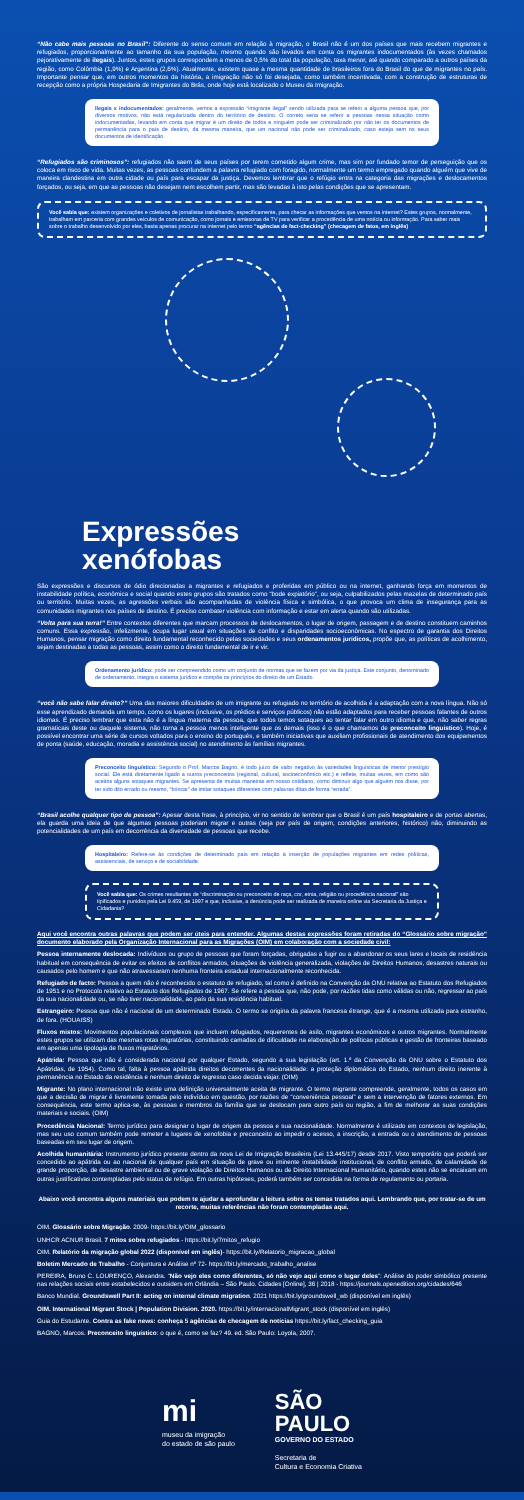“Não cabe mais pessoas no Brasil”: Diferente do senso comum em relação à migração, o Brasil não é um dos países que mais recebem migrantes e refugiados, proporcionalmente ao tamanho da sua população, mesmo quando são levados em conta os migrantes indocumentados (às vezes chamados pejorativamente de ilegais). Juntos, estes grupos correspondem a menos de 0,5% do total da população, taxa menor, até quando comparado a outros países da região, como Colômbia (1,9%) e Argentina (2,6%). Atualmente, existem quase a mesma quantidade de brasileiros fora do Brasil do que de migrantes no país. Importante pensar que, em outros momentos da história, a imigração não só foi desejada, como também incentivada, com a construção de estruturas de recepção como a própria Hospedaria de Imigrantes do Brás, onde hoje está localizado o Museu da Imigração.
Ilegais x indocumentados: geralmente, vemos a expressão “imigrante ilegal” sendo utilizada para se referir a alguma pessoa que, por diversos motivos, não está regularizada dentro do território de destino. O correto seria se referir a pessoas nessa situação como indocumentadas, levando em conta que migrar é um direito de todos e ninguém pode ser criminalizado por não ter os documentos de permanência para o país de destino, da mesma maneira, que um nacional não pode ser criminalizado, caso esteja sem os seus documentos de identificação.
“Refugiados são criminosos”: refugiados não saem de seus países por terem cometido algum crime, mas sim por fundado temor de perseguição que os coloca em risco de vida. Muitas vezes, as pessoas confundem a palavra refugiado com foragido, normalmente um termo empregado quando alguém que vive de maneira clandestina em outra cidade ou país para escapar da justiça. Devemos lembrar que o refúgio entra na categoria das migrações e deslocamentos forçados, ou seja, em que as pessoas não desejam nem escolhem partir, mas são levadas à isto pelas condições que se apresentam.
Você sabia que: existem organizações e coletivos de jornalistas trabalhando, especificamente, para checar as informações que vemos na internet? Estes grupos, normalmente, trabalham em parceria com grandes veículos de comunicação, como jornais e emissoras de TV para verificar a procedência de uma notícia ou informação. Para saber mais sobre o trabalho desenvolvido por eles, basta apenas procurar na internet pelo termo “agências de fact-checking” (checagem de fatos, em inglês)
Expressões
xenófobas
São expressões e discursos de ódio direcionadas a migrantes e refugiados e proferidas em público ou na internet, ganhando força em momentos de instabilidade política, econômica e social quando estes grupos são tratados como “bode expiatório”, ou seja, culpabilizados pelas mazelas de determinado país ou território. Muitas vezes, as agressões verbais são acompanhadas de violência física e simbólica, o que provoca um clima de insegurança para as comunidades migrantes nos países de destino. É preciso combater violência com informação e estar em alerta quando são utilizadas.
“Volta para sua terra!” Entre contextos diferentes que marcam processos de deslocamentos, o lugar de origem, passagem e de destino constituem caminhos comuns. Essa expressão, infelizmente, ocupa lugar usual em situações de conflito e disparidades socioeconômicas. No espectro de garantia dos Direitos Humanos, pensar migração como direito fundamental reconhecido pelas sociedades e seus ordenamentos jurídicos, propõe que, as políticas de acolhimento, sejam destinadas a todas as pessoas, assim como o direito fundamental de ir e vir.
Ordenamento jurídico: pode ser compreendido como um conjunto de normas que se fazem por via da justiça. Este conjunto, denominado de ordenamento, integra o sistema jurídico e compõe os princípios do direito de um Estado.
“você não sabe falar direito?” Uma das maiores dificuldades de um imigrante ou refugiado no território de acolhida é a adaptação com a nova língua. Não só esse aprendizado demanda um tempo, como os lugares (inclusive, os prédios e serviços públicos) não estão adaptados para receber pessoas falantes de outros idiomas. É preciso lembrar que esta não é a língua materna da pessoa, que todos temos sotaques ao tentar falar em outro idioma e que, não saber regras gramaticais deste ou daquele sistema, não torna a pessoa menos inteligente que os demais (isso é o que chamamos de preconceito linguístico). Hoje, é possível encontrar uma série de cursos voltados para o ensino do português, e também iniciativas que auxiliam profissionais de atendimento dos equipamentos de ponta (saúde, educação, moradia e assistência social) no atendimento às famílias migrantes.
Preconceito linguístico: Segundo o Prof. Marcos Bagno, é todo juízo de valor negativo às variedades linguísticas de menor prestígio social. Ele está diretamente ligado a outros preconceitos (regional, cultural, socioeconômico etc.) e reflete, muitas vezes, em como são aceitos alguns sotaques migrantes. Se apresenta de muitas maneiras em nosso cotidiano, como diminuir algo que alguém nos disse, por ter sido dito errado ou mesmo, “brincar” de imitar sotaques diferentes com palavras ditas de forma “errada”.
“Brasil acolhe qualquer tipo de pessoa”: Apesar desta frase, à princípio, vir no sentido de lembrar que o Brasil é um país hospitaleiro e de portas abertas, ela guarda uma ideia de que algumas pessoas poderiam migrar e outras (seja por país de origem, condições anteriores, histórico) não, diminuindo as potencialidades de um país em decorrência da diversidade de pessoas que recebe.
Hospitaleiro: Refere-se às condições de determinado país em relação à inserção de populações migrantes em redes políticas, assistenciais, de serviço e de sociabilidade.
Você sabia que: Os crimes resultantes de “discriminação ou preconceito de raça, cor, etnia, religião ou procedência nacional” são tipificados e punidos pela Lei 9.459, de 1997 e que, inclusive, a denúncia pode ser realizada de maneira online via Secretaria da Justiça e Cidadania?
Aqui você encontra outras palavras que podem ser úteis para entender. Algumas destas expressões foram retiradas do “Glossário sobre migração” documento elaborado pela Organização Internacional para as Migrações (OIM) em colaboração com a sociedade civil:
Pessoa internamente deslocada: Indivíduos ou grupo de pessoas que foram forçadas, obrigadas a fugir ou a abandonar os seus lares e locais de residência habitual em consequência de evitar os efeitos de conflitos armados, situações de violência generalizada, violações de Direitos Humanos, desastres naturais ou causados pelo homem e que não atravessaram nenhuma fronteira estadual internacionalmente reconhecida.
Refugiado de facto: Pessoa a quem não é reconhecido o estatuto de refugiado, tal como é definido na Convenção da ONU relativa ao Estatuto dos Refugiados de 1951 e no Protocolo relativo ao Estatuto dos Refugiados de 1967. Se refere a pessoa que, não pode, por razões tidas como válidas ou não, regressar ao país da sua nacionalidade ou, se não tiver nacionalidade, ao país da sua residência habitual.
Estrangeiro: Pessoa que não é nacional de um determinado Estado. O termo se origina da palavra francesa étrange, que é a mesma utilizada para estranho, de fora. (HOUAISS)
Fluxos mistos: Movimentos populacionais complexos que incluem refugiados, requerentes de asilo, migrantes económicos e outros migrantes. Normalmente estes grupos se utilizam das mesmas rotas migratórias, constituindo camadas de dificuldade na elaboração de políticas públicas e gestão de fronteiras baseado em apenas uma tipologia de fluxos migratórios.
Apátrida: Pessoa que não é considerada nacional por qualquer Estado, segundo a sua legislação (art. 1.º da Convenção da ONU sobre o Estatuto dos Apátridas, de 1954). Como tal, falta à pessoa apátrida direitos decorrentes da nacionalidade: a proteção diplomática do Estado, nenhum direito inerente à permanência no Estado da residência e nenhum direito de regresso caso decida viajar. (OIM)
Migrante: No plano internacional não existe uma definição universalmente aceita de migrante. O termo migrante compreende, geralmente, todos os casos em que a decisão de migrar é livremente tomada pelo indivíduo em questão, por razões de “conveniência pessoal” e sem a intervenção de fatores externos. Em consequência, este termo aplica-se, às pessoas e membros da família que se deslocam para outro país ou região, a fim de melhorar as suas condições materiais e sociais. (OIM)
Procedência Nacional: Termo jurídico para designar o lugar de origem da pessoa e sua nacionalidade. Normalmente é utilizado em contextos de legislação, mas seu uso comum também pode remeter a lugares de xenofobia e preconceito ao impedir o acesso, a inscrição, a entrada ou o atendimento de pessoas baseadas em seu lugar de origem.
Acolhida humanitária: Instrumento jurídico presente dentro da nova Lei de Imigração Brasileira (Lei 13.445/17) desde 2017. Visto temporário que poderá ser concedido ao apátrida ou ao nacional de qualquer país em situação de grave ou iminente instabilidade institucional, de conflito armado, de calamidade de grande proporção, de desastre ambiental ou de grave violação de Direitos Humanos ou de Direito Internacional Humanitário, quando estes não se encaixam em outras justificativas contempladas pelo status de refúgio. Em outras hipóteses, poderá também ser concedida na forma de regulamento ou portaria.
Abaixo você encontra alguns materiais que podem te ajudar a aprofundar a leitura sobre os temas tratados aqui. Lembrando que, por tratar-se de um recorte, muitas referências não foram contempladas aqui.
OIM. Glossário sobre Migração. 2009- https://bit.ly/OIM_glossario
UNHCR ACNUR Brasil. 7 mitos sobre refugiados - https://bit.ly/7mitos_refugio
OIM. Relatório da migração global 2022 (disponível em inglês)- https://bit.ly/Relatorio_migracao_global
Boletim Mercado de Trabalho - Conjuntura e Análise nº 72- https://bit.ly/mercado_trabalho_analise
PEREIRA, Bruno C. LOURENÇO, Alexandra. “Não vejo eles como diferentes, só não vejo aqui como o lugar deles”: Análise do poder simbólico presente nas relações sociais entre estabelecidos e outsiders em Orlândia – São Paulo. Cidades [Online], 36 | 2018 - https://journals.openedition.org/cidades/646
Banco Mundial. Groundswell Part II: acting on internal climate migration. 2021 https://bit.ly/groundswell_wb (disponível em inglês)
OIM. International Migrant Stock | Population Division. 2020. https://bit.ly/internacionalMigrant_stock (disponível em inglês)
Guia do Estudante. Contra as fake news: conheça 5 agências de checagem de notícias https://bit.ly/fact_checking_guia
BAGNO, Marcos. Preconceito linguístico: o que é, como se faz? 49. ed. São Paulo: Loyola, 2007.
mi
museu da imigração
do estado de são paulo
SÃO
PAULO
GOVERNO DO ESTADO
Secretaria de
Cultura e Economia Criativa